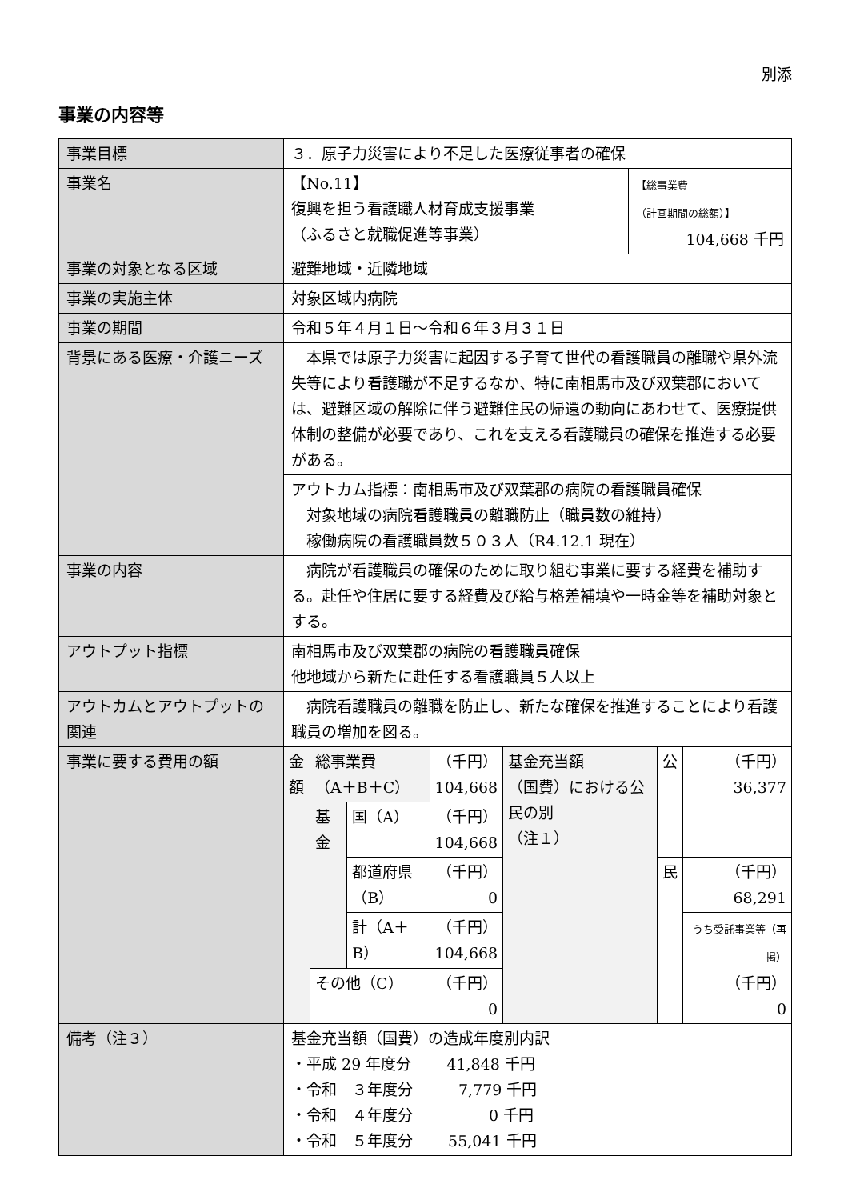別添
事業の内容等
| 事業目標 | ３．原子力災害により不足した医療従事者の確保 | |
| 事業名 | 【No.11】 復興を担う看護職人材育成支援事業 （ふるさと就職促進等事業） | 【総事業費 （計画期間の総額）】 104,668 千円 |
| 事業の対象となる区域 | 避難地域・近隣地域 | |
| 事業の実施主体 | 対象区域内病院 | |
| 事業の期間 | 令和５年４月１日～令和６年３月３１日 | |
| 背景にある医療・介護ニーズ | 本県では原子力災害に起因する子育て世代の看護職員の離職や県外流失等により看護職が不足するなか、特に南相馬市及び双葉郡においては、避難区域の解除に伴う避難住民の帰還の動向にあわせて、医療提供体制の整備が必要であり、これを支える看護職員の確保を推進する必要がある。 | |
| | アウトカム指標：南相馬市及び双葉郡の病院の看護職員確保 対象地域の病院看護職員の離職防止（職員数の維持） 稼働病院の看護職員数５０３人（R4.12.1 現在） | |
| 事業の内容 | 病院が看護職員の確保のために取り組む事業に要する経費を補助する。赴任や住居に要する経費及び給与格差補填や一時金等を補助対象とする。 | |
| アウトプット指標 | 南相馬市及び双葉郡の病院の看護職員確保 他地域から新たに赴任する看護職員５人以上 | |
| アウトカムとアウトプットの関連 | 病院看護職員の離職を防止し、新たな確保を推進することにより看護職員の増加を図る。 | |
| 事業に要する費用の額 | / 金額 / 総事業費 （A＋B＋C） / / （千円） 104,668 / 基金充当額 （国費）における公民の別 （注１） / 公 / （千円） 36,377 / / / 基金 / 国（A） / （千円） 104,668 / / / / / / / 都道府県 （B） / （千円） 0 / / 民 / （千円） 68,291 / / / / 計（A＋B） / （千円） 104,668 / / / うち受託事業等（再掲） （千円） 0 / / / その他（C） / / （千円） 0 / / / / | |
| 備考（注３） | 基金充当額（国費）の造成年度別内訳 ・平成 29 年度分 41,848 千円 ・令和 ３年度分 7,779 千円 ・令和 ４年度分 0 千円 ・令和 ５年度分 55,041 千円 | |